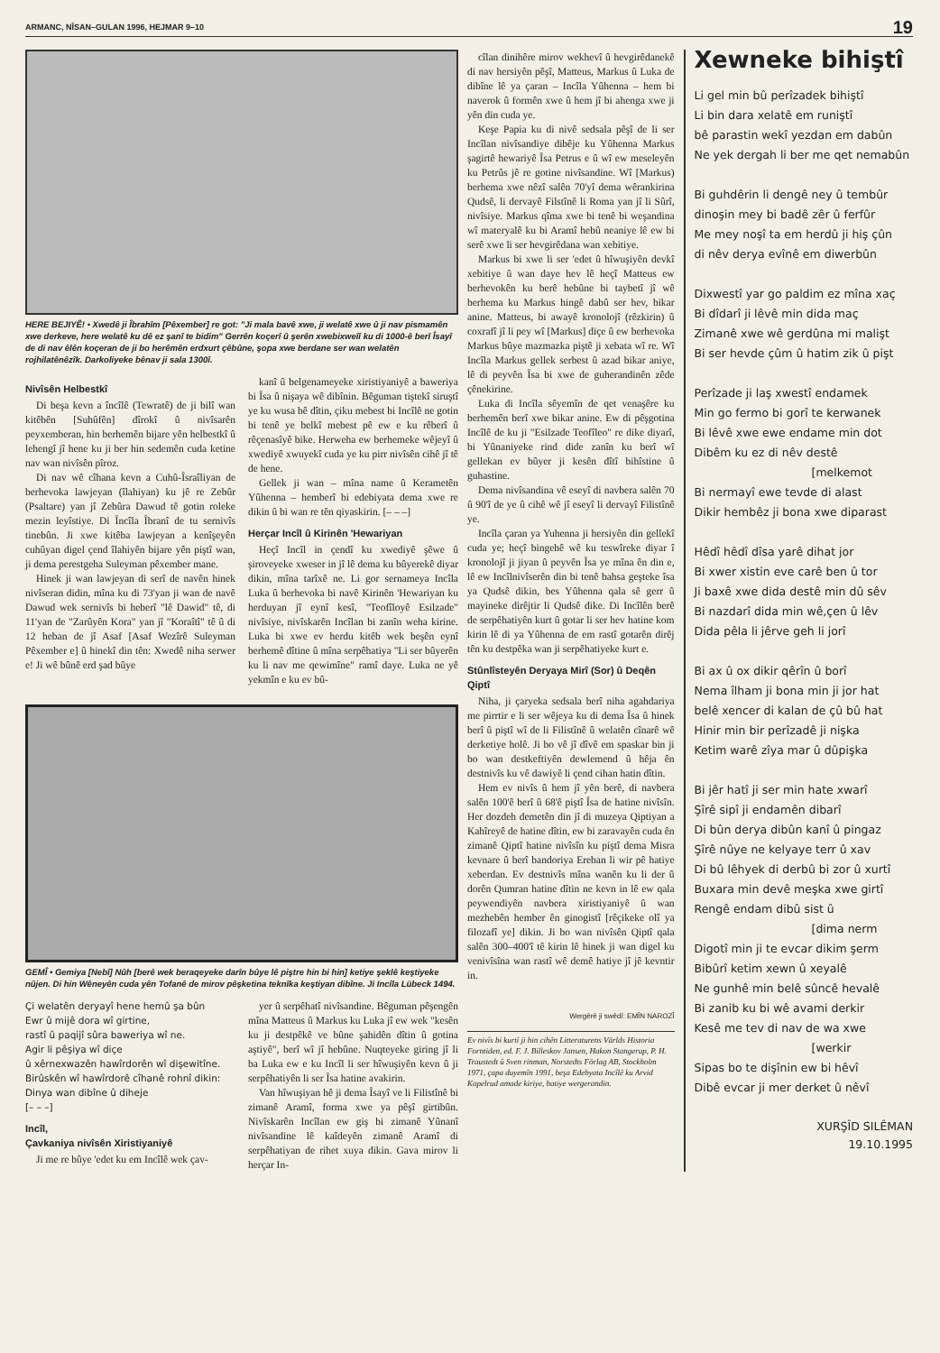ARMANC, NÎSAN–GULAN 1996, HEJMAR 9–10 19
HERE BEJIYÊ! • Xwedê ji Îbrahîm [Pêxember] re got: "Ji mala bavê xwe, ji welatê xwe û ji nav pismamên xwe derkeve, here welatê ku dê ez şanî te bidim" Gerrên koçerî û şerên xwebixweîî ku di 1000-ê berî Îsayî de di nav êlên koçeran de ji bo herêmên erdxurt çêbûne, şopa xwe berdane ser wan welatên rojhilatênêzîk. Darkoliyeke bênav ji sala 1300î.
Nivîsên Helbestkî
Di beşa kevn a încîlê (Tewratê) de ji bilî wan kitêbên [Suhûfên] dîrokî û nivîsarên peyxemberan, hin berhemên bijare yên helbestkî û lehengî jî hene ku ji ber hin sedemên cuda ketine nav wan nivîsên pîroz.
Di nav wê cîhana kevn a Cuhû-Îsraîliyan de berhevoka lawjeyan (îlahiyan) ku jê re Zebûr (Psaltare) yan jî Zebûra Dawud tê gotin roleke mezin leyîstiye. Di Încîla Îbranî de tu sernivîs tinebûn. Ji xwe kitêba lawjeyan a kenîşeyên cuhûyan digel çend îlahiyên bijare yên piştî wan, ji dema perestgeha Suleyman pêxember mane.
Hinek ji wan lawjeyan di serî de navên hinek nivîseran didin, mîna ku di 73'yan ji wan de navê Dawud wek sernivîs bi heberî "lê Dawid" tê, di 11'yan de "Zarûyên Kora" yan jî "Koraîtî" tê û di 12 heban de jî Asaf [Asaf Wezîrê Suleyman Pêxember e] û hinekî din tên: Xwedê niha serwer e! Ji wê bûnê erd şad bûye
kanî û belgenameyeke xiristiyaniyê a baweriya bi Îsa û nişaya wê dibînin. Bêguman tiştekî siruştî ye ku wusa bê dîtin, çiku mebest bi Incîlê ne gotin bi tenê ye belkî mebest pê ew e ku rêberî û rêçenasîyê bike. Herweha ew berhemeke wêjeyî û xwediyê xwuyekî cuda ye ku pirr nivîsên cihê jî tê de hene.
Gellek ji wan – mîna name û Kerametên Yûhenna – hemberî bi edebiyata dema xwe re dikin û bi wan re tên qiyaskirin. [– – –]
Herçar Incîl û Kirinên 'Hewariyan
Heçî Incîl in çendî ku xwediyê şêwe û şiroveyeke xweser in jî lê dema ku bûyerekê diyar dikin, mîna tarîxê ne. Li gor sernameya Incîla Luka û berhevoka bi navê Kirinên 'Hewariyan ku herduyan jî eynî kesî, "Teofîloyê Esilzade" nivîsiye, nivîskarên Incîlan bi zanîn weha kirine. Luka bi xwe ev herdu kitêb wek beşên eynî berhemê dîtine û mîna serpêhatiya "Li ser bûyerên ku li nav me qewimîne" ramî daye. Luka ne yê yekmîn e ku ev bû-
GEMÎ • Gemiya [Nebî] Nûh [berê wek beraqeyeke darîn bûye lê piştre hin bi hin] ketiye şeklê keştiyeke nûjen. Di hin Wêneyên cuda yên Tofanê de mirov pêşketina teknîka keştiyan dibîne. Ji Incîla Lübeck 1494.
Çi welatên deryayî hene hemû şa bûn
Ewr û mijê dora wî girtine,
rastî û paqijî sûra baweriya wî ne.
Agir li pêşiya wî diçe
û xêrnexwazên hawîrdorên wî dişewitîne.
Birûskên wî hawîrdorê cîhanê rohnî dikin:
Dinya wan dibîne û diheje
[– – –]
Incîl,
Çavkaniya nivîsên Xiristiyaniyê
Ji me re bûye 'edet ku em Incîlê wek çav-
yer û serpêhatî nivîsandine. Bêguman pêşengên mîna Matteus û Markus ku Luka jî ew wek "kesên ku ji destpêkê ve bûne şahidên dîtin û gotina aştiyê", berî wî jî hebûne. Nuqteyeke giring jî li ba Luka ew e ku Incîl li ser hîwuşiyên kevn û ji serpêhatiyên li ser Îsa hatine avakirin.
Van hîwuşiyan hê ji dema Îsayî ve li Filistînê bi zimanê Aramî, forma xwe ya pêşî girtibûn. Nivîskarên Incîlan ew giş bi zimanê Yûnanî nivîsandine lê kaîdeyên zimanê Aramî di serpêhatiyan de rihet xuya dikin. Gava mirov li herçar In-
cîlan dinihêre mirov wekhevî û hevgirêdanekê di nav hersiyên pêşî, Matteus, Markus û Luka de dibîne lê ya çaran – Incîla Yûhenna – hem bi naverok û formên xwe û hem jî bi ahenga xwe ji yên din cuda ye.
Keşe Papia ku di nivê sedsala pêşî de li ser Incîlan nivîsandiye dibêje ku Yûhenna Markus şagirtê hewariyê Îsa Petrus e û wî ew meseleyên ku Petrûs jê re gotine nivîsandine. Wî [Markus) berhema xwe nêzî salên 70'yî dema wêrankirina Qudsê, li dervayê Filstînê li Roma yan jî li Sûrî, nivîsiye. Markus qîma xwe bi tenê bi weşandina wî materyalê ku bi Aramî hebû neaniye lê ew bi serê xwe li ser hevgirêdana wan xebitiye.
Markus bi xwe li ser 'edet û hîwuşiyên devkî xebitiye û wan daye hev lê heçî Matteus ew berhevokên ku berê hebûne bi taybetî jî wê berhema ku Markus hingê dabû ser hev, bikar anine. Matteus, bi awayê kronolojî (rêzkirin) û coxrafî jî li pey wî [Markus] diçe û ew berhevoka Markus bûye mazmazka piştê ji xebata wî re. Wî Incîla Markus gellek serbest û azad bikar aniye, lê di peyvên Îsa bi xwe de guherandinên zêde çênekirine.
Luka di Incîla sêyemîn de qet venaşêre ku berhemên berî xwe bikar anine. Ew di pêşgotina Incîlê de ku ji "Esilzade Teofîleo" re dike diyarî, bi Yûnaniyeke rind dide zanîn ku berî wî gellekan ev bûyer ji kesên dîtî bihîstine û guhastine.
Dema nivîsandina vê eseyî di navbera salên 70 û 90'î de ye û cihê wê jî eseyî li dervayî Filistînê ye.
Incîla çaran ya Yuhenna ji hersiyên din gellekî cuda ye; heçî bingehê wê ku teswîreke diyar î kronolojî ji jiyan û peyvên Îsa ye mîna ên din e, lê ew Incîlnivîserên din bi tenê bahsa geşteke îsa ya Qudsê dikin, bes Yûhenna qala sê gerr û mayineke dirêjtir li Qudsê dike. Di Incîlên berê de serpêhatiyên kurt û gotar li ser hev hatine kom kirin lê di ya Yûhenna de em rastî gotarên dirêj tên ku destpêka wan ji serpêhatiyeke kurt e.
Stûnlîsteyên Deryaya Mirî (Sor) û Deqên Qiptî
Niha, ji çaryeka sedsala berî niha agahdariya me pirrtir e li ser wêjeya ku di dema Îsa û hinek berî û piştî wî de li Filistînê û welatên cînarê wê derketiye holê. Ji bo vê jî dîvê em spaskar bin ji bo wan destkeftiyên dewlemend û hêja ên destnivîs ku vê dawiyê li çend cihan hatin dîtin.
Hem ev nivîs û hem jî yên berê, di navbera salên 100'ê berî û 68'ê piştî Îsa de hatine nivîsîn. Her dozdeh demetên din jî di muzeya Qiptiyan a Kahîreyê de hatine dîtin, ew bi zaravayên cuda ên zimanê Qiptî hatine nivîsîn ku piştî dema Misra kevnare û berî bandoriya Ereban li wir pê hatiye xeberdan. Ev destnivîs mîna wanên ku li der û dorên Qumran hatine dîtin ne kevn in lê ew qala peywendiyên navbera xiristiyaniyê û wan mezhebên hember ên ginogistî [rêçikeke olî ya filozafî ye] dikin. Ji bo wan nivîsên Qiptî qala salên 300–400'î tê kirin lê hinek ji wan digel ku venivîsîna wan rastî wê demê hatiye jî jê kevntir in.
Wergêrê ji swêdî: EMÎN NAROZÎ
Ev nivîs bi kurtî ji hin cihên Litteraturens Världs Historia Forntiden, ed. F. J. Billeskov Jansen, Hakon Stangerup, P. H. Traustedt û Sven rinman, Norstedts Förlag AB, Stockholm 1971, çapa duyemîn 1991, beşa Edebyata Incîlê ku Arvid Kapelrud amade kiriye, hatiye wergerandin.
Xewneke bihiştî
Li gel min bû perîzadek bihiştî
Li bin dara xelatê em runiştî
bê parastin wekî yezdan em dabûn
Ne yek dergah li ber me qet nemabûn
Bi guhdêrin li dengê ney û tembûr
dinoşin mey bi badê zêr û ferfûr
Me mey noşî ta em herdû ji hiş çûn
di nêv derya evînê em diwerbûn
Dixwestî yar go paldim ez mîna xaç
Bi dîdarî ji lêvê min dida maç
Zimanê xwe wê gerdûna mi malişt
Bi ser hevde çûm û hatim zik û pişt
Perîzade ji laş xwestî endamek
Min go fermo bi gorî te kerwanek
Bi lêvê xwe ewe endame min dot
Dibêm ku ez di nêv destê
[melkemot
Bi nermayî ewe tevde di alast
Dikir hembêz ji bona xwe diparast
Hêdî hêdî dîsa yarê dihat jor
Bi xwer xistin eve carê ben û tor
Ji baxê xwe dida destê min dû sêv
Bi nazdarî dida min wê,çen û lêv
Dida pêla li jêrve geh li jorî
Bi ax û ox dikir qêrîn û borî
Nema îlham ji bona min ji jor hat
belê xencer di kalan de çû bû hat
Hinir min bir perîzadê ji nişka
Ketim warê zîya mar û dûpişka
Bi jêr hatî ji ser min hate xwarî
Şîrê sipî ji endamên dibarî
Di bûn derya dibûn kanî û pingaz
Şîrê nûye ne kelyaye terr û xav
Di bû lêhyek di derbû bi zor û xurtî
Buxara min devê meşka xwe girtî
Rengê endam dibû sist û
[dima nerm
Digotî min ji te evcar dikim şerm
Bibûrî ketim xewn û xeyalê
Ne gunhê min belê sûncê hevalê
Bi zanib ku bi wê avami derkir
Kesê me tev di nav de wa xwe
[werkir
Sipas bo te dişînin ew bi hêvî
Dibê evcar ji mer derket û nêvî
XURŞÎD SILÊMAN
19.10.1995